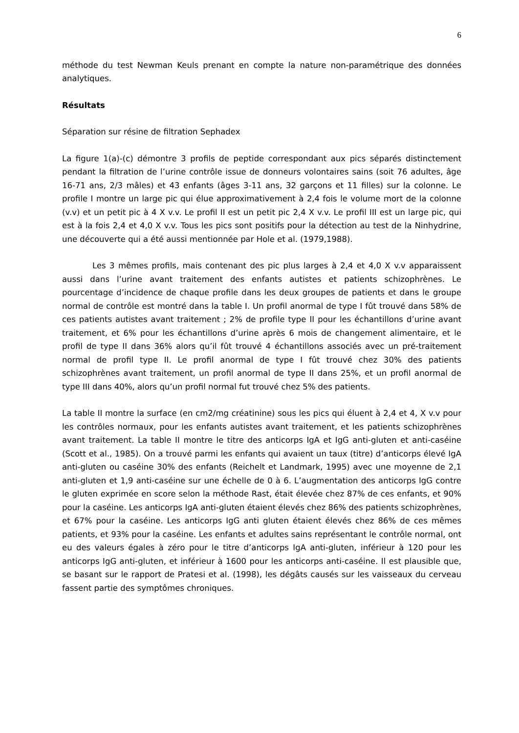6
méthode du test Newman Keuls prenant en compte la nature non-paramétrique des données analytiques.
Résultats
Séparation sur résine de filtration Sephadex
La figure 1(a)-(c) démontre 3 profils de peptide correspondant aux pics séparés distinctement pendant la filtration de l’urine contrôle issue de donneurs volontaires sains (soit 76 adultes, âge 16-71 ans, 2/3 mâles) et 43 enfants (âges 3-11 ans, 32 garçons et 11 filles) sur la colonne. Le profile I montre un large pic qui élue approximativement à 2,4 fois le volume mort de la colonne (v.v) et un petit pic à 4 X v.v. Le profil II est un petit pic 2,4 X v.v. Le profil III est un large pic, qui est à la fois 2,4 et 4,0 X v.v. Tous les pics sont positifs pour la détection au test de la Ninhydrine, une découverte qui a été aussi mentionnée par Hole et al. (1979,1988).
Les 3 mêmes profils, mais contenant des pic plus larges à 2,4 et 4,0 X v.v apparaissent aussi dans l’urine avant traitement des enfants autistes et patients schizophrènes. Le pourcentage d’incidence de chaque profile dans les deux groupes de patients et dans le groupe normal de contrôle est montré dans la table I. Un profil anormal de type I fût trouvé dans 58% de ces patients autistes avant traitement ; 2% de profile type II pour les échantillons d’urine avant traitement, et 6% pour les échantillons d’urine après 6 mois de changement alimentaire, et le profil de type II dans 36% alors qu’il fût trouvé 4 échantillons associés avec un pré-traitement normal de profil type II. Le profil anormal de type I fût trouvé chez 30% des patients schizophrènes avant traitement, un profil anormal de type II dans 25%, et un profil anormal de type III dans 40%, alors qu’un profil normal fut trouvé chez 5% des patients.
La table II montre la surface (en cm2/mg créatinine) sous les pics qui éluent à 2,4 et 4, X v.v pour les contrôles normaux, pour les enfants autistes avant traitement, et les patients schizophrènes avant traitement. La table II montre le titre des anticorps IgA et IgG anti-gluten et anti-caséine (Scott et al., 1985). On a trouvé parmi les enfants qui avaient un taux (titre) d’anticorps élevé IgA anti-gluten ou caséine 30% des enfants (Reichelt et Landmark, 1995) avec une moyenne de 2,1 anti-gluten et 1,9 anti-caséine sur une échelle de 0 à 6. L’augmentation des anticorps IgG contre le gluten exprimée en score selon la méthode Rast, était élevée chez 87% de ces enfants, et 90% pour la caséine. Les anticorps IgA anti-gluten étaient élevés chez 86% des patients schizophrènes, et 67% pour la caséine. Les anticorps IgG anti gluten étaient élevés chez 86% de ces mêmes patients, et 93% pour la caséine. Les enfants et adultes sains représentant le contrôle normal, ont eu des valeurs égales à zéro pour le titre d’anticorps IgA anti-gluten, inférieur à 120 pour les anticorps IgG anti-gluten, et inférieur à 1600 pour les anticorps anti-caséine. Il est plausible que, se basant sur le rapport de Pratesi et al. (1998), les dégâts causés sur les vaisseaux du cerveau fassent partie des symptômes chroniques.